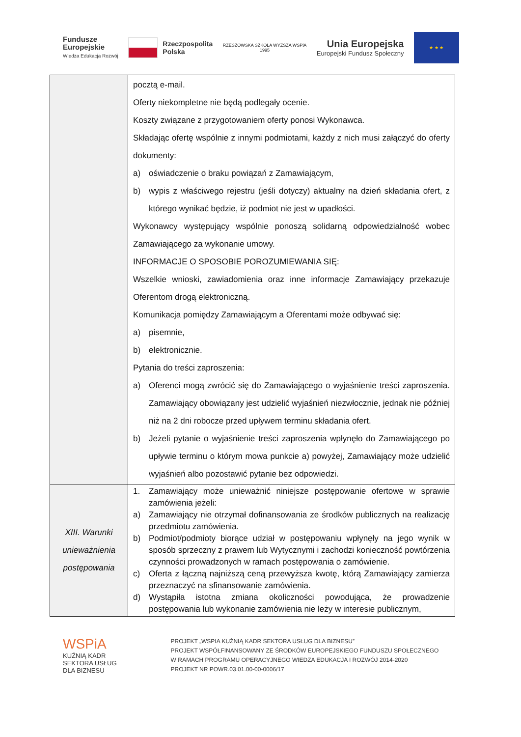Fundusze
Europejskie
Wiedza Edukacja Rozwój
Rzeczpospolita
Polska
RZESZOWSKA SZKOŁA WYŻSZA WSPiA
1995
Unia Europejska
Europejski Fundusz Społeczny
★ ★ ★
| | pocztą e-mail. Oferty niekompletne nie będą podlegały ocenie. Koszty związane z przygotowaniem oferty ponosi Wykonawca. Składając ofertę wspólnie z innymi podmiotami, każdy z nich musi załączyć do oferty dokumenty: a) oświadczenie o braku powiązań z Zamawiającym, b) wypis z właściwego rejestru (jeśli dotyczy) aktualny na dzień składania ofert, z którego wynikać będzie, iż podmiot nie jest w upadłości. Wykonawcy występujący wspólnie ponoszą solidarną odpowiedzialność wobec Zamawiającego za wykonanie umowy. INFORMACJE O SPOSOBIE POROZUMIEWANIA SIĘ: Wszelkie wnioski, zawiadomienia oraz inne informacje Zamawiający przekazuje Oferentom drogą elektroniczną. Komunikacja pomiędzy Zamawiającym a Oferentami może odbywać się: a) pisemnie, b) elektronicznie. Pytania do treści zaproszenia: a) Oferenci mogą zwrócić się do Zamawiającego o wyjaśnienie treści zaproszenia. Zamawiający obowiązany jest udzielić wyjaśnień niezwłocznie, jednak nie później niż na 2 dni robocze przed upływem terminu składania ofert. b) Jeżeli pytanie o wyjaśnienie treści zaproszenia wpłynęło do Zamawiającego po upływie terminu o którym mowa punkcie a) powyżej, Zamawiający może udzielić wyjaśnień albo pozostawić pytanie bez odpowiedzi. |
| XIII. Warunki unieważnienia postępowania | 1. Zamawiający może unieważnić niniejsze postępowanie ofertowe w sprawie zamówienia jeżeli: a) Zamawiający nie otrzymał dofinansowania ze środków publicznych na realizację przedmiotu zamówienia. b) Podmiot/podmioty biorące udział w postępowaniu wpłynęły na jego wynik w sposób sprzeczny z prawem lub Wytycznymi i zachodzi konieczność powtórzenia czynności prowadzonych w ramach postępowania o zamówienie. c) Oferta z łączną najniższą ceną przewyższa kwotę, którą Zamawiający zamierza przeznaczyć na sfinansowanie zamówienia. d) Wystąpiła istotna zmiana okoliczności powodująca, że prowadzenie postępowania lub wykonanie zamówienia nie leży w interesie publicznym, |
WSPiA
KUŹNIĄ KADR
SEKTORA USŁUG
DLA BIZNESU
PROJEKT „WSPIA KUŹNIĄ KADR SEKTORA USŁUG DLA BIZNESU”
PROJEKT WSPÓŁFINANSOWANY ZE ŚRODKÓW EUROPEJSKIEGO FUNDUSZU SPOŁECZNEGO
W RAMACH PROGRAMU OPERACYJNEGO WIEDZA EDUKACJA I ROZWÓJ 2014-2020
PROJEKT NR POWR.03.01.00-00-0006/17